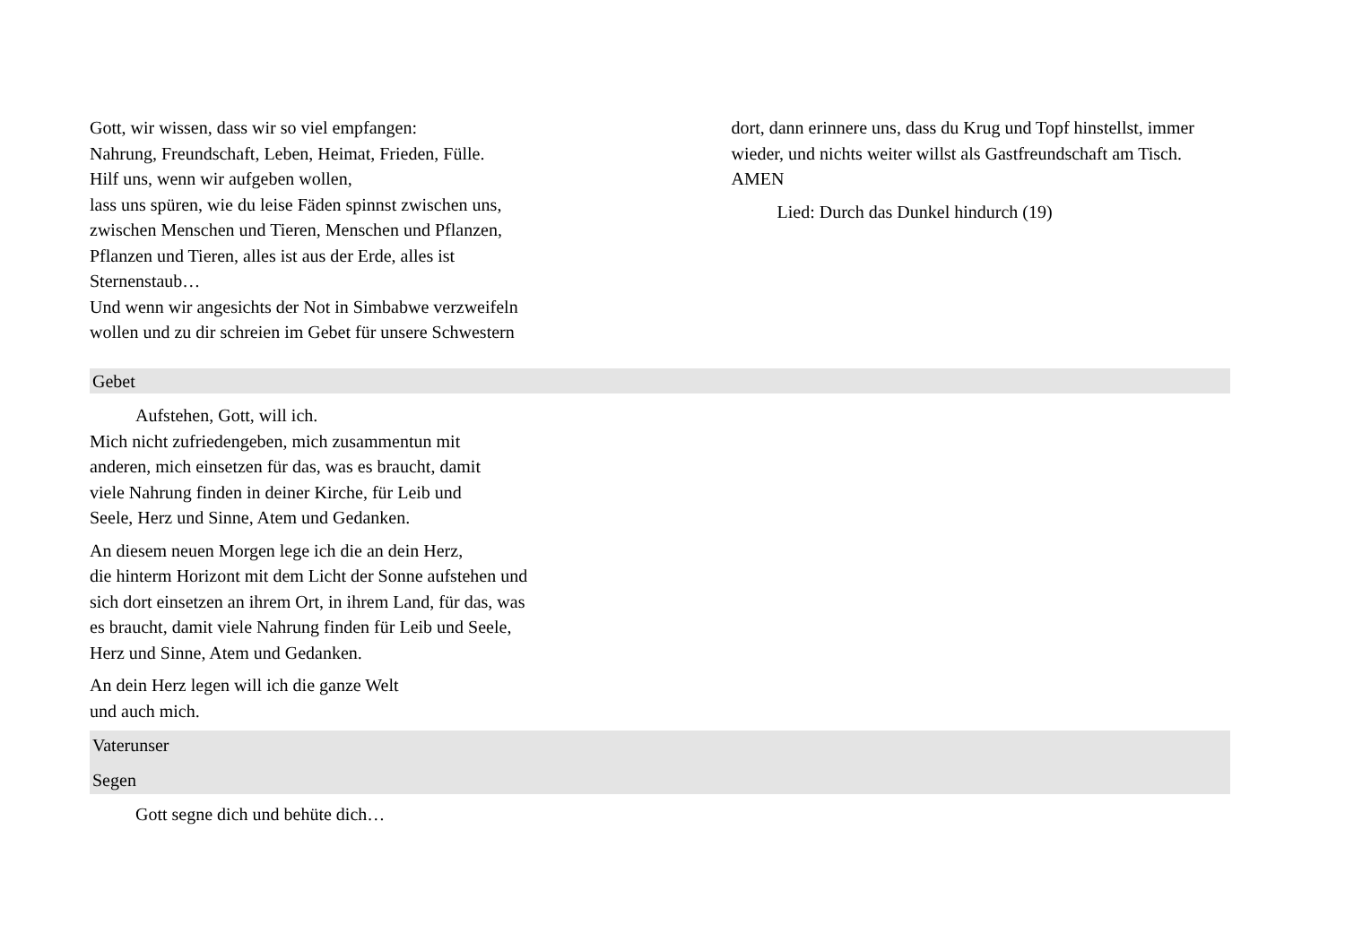Gott, wir wissen, dass wir so viel empfangen:
Nahrung, Freundschaft, Leben, Heimat, Frieden, Fülle.
Hilf uns, wenn wir aufgeben wollen,
lass uns spüren, wie du leise Fäden spinnst zwischen uns,
zwischen Menschen und Tieren, Menschen und Pflanzen,
Pflanzen und Tieren, alles ist aus der Erde, alles ist
Sternenstaub…
Und wenn wir angesichts der Not in Simbabwe verzweifeln
wollen und zu dir schreien im Gebet für unsere Schwestern
dort, dann erinnere uns, dass du Krug und Topf hinstellst, immer wieder, und nichts weiter willst als Gastfreundschaft am Tisch. AMEN
Lied: Durch das Dunkel hindurch (19)
Gebet
Aufstehen, Gott, will ich.
Mich nicht zufriedengeben, mich zusammentun mit
anderen, mich einsetzen für das, was es braucht, damit
viele Nahrung finden in deiner Kirche, für Leib und
Seele, Herz und Sinne, Atem und Gedanken.
An diesem neuen Morgen lege ich die an dein Herz,
die hinterm Horizont mit dem Licht der Sonne aufstehen und
sich dort einsetzen an ihrem Ort, in ihrem Land, für das, was
es braucht, damit viele Nahrung finden für Leib und Seele,
Herz und Sinne, Atem und Gedanken.
An dein Herz legen will ich die ganze Welt
und auch mich.
Vaterunser
Segen
Gott segne dich und behüte dich…